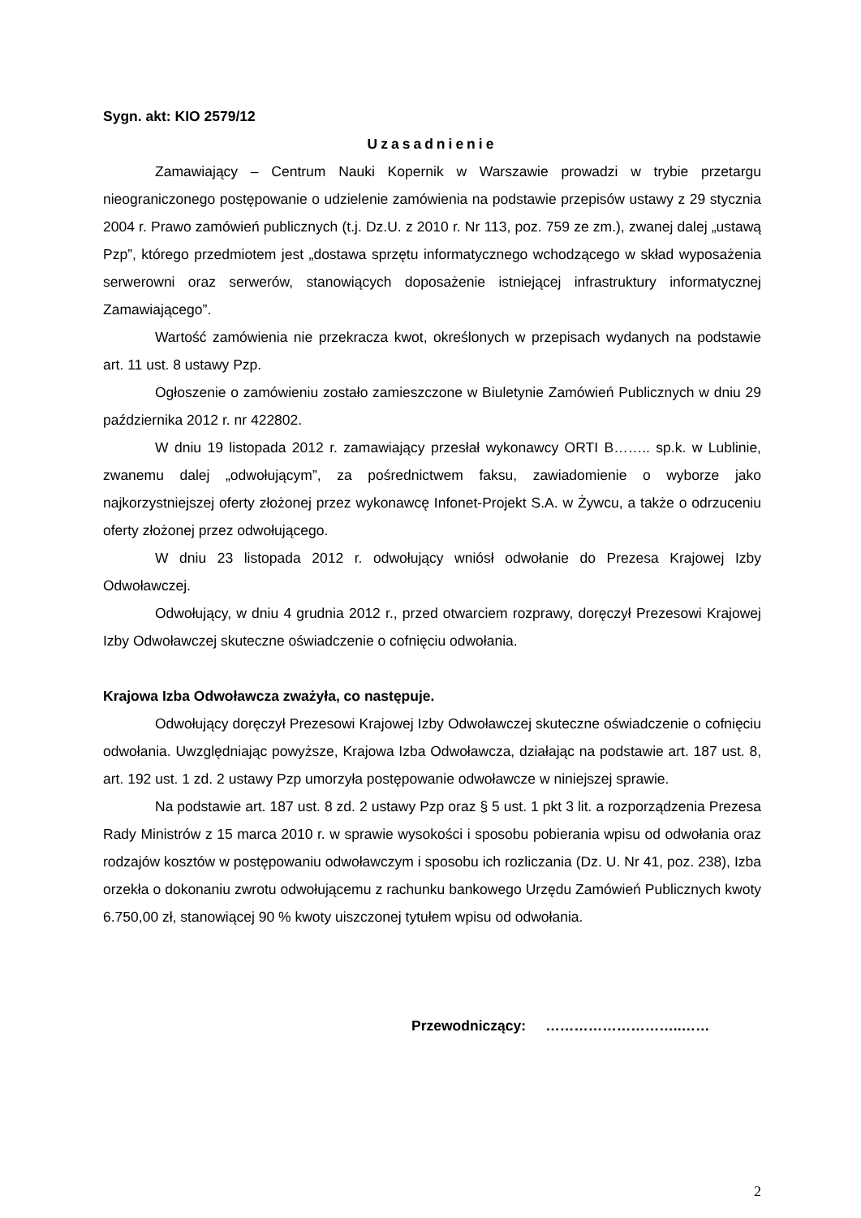Sygn. akt: KIO 2579/12
Uzasadnienie
Zamawiający – Centrum Nauki Kopernik w Warszawie prowadzi w trybie przetargu nieograniczonego postępowanie o udzielenie zamówienia na podstawie przepisów ustawy z 29 stycznia 2004 r. Prawo zamówień publicznych (t.j. Dz.U. z 2010 r. Nr 113, poz. 759 ze zm.), zwanej dalej „ustawą Pzp”, którego przedmiotem jest „dostawa sprzętu informatycznego wchodzącego w skład wyposażenia serwerowni oraz serwerów, stanowiących doposażenie istniejącej infrastruktury informatycznej Zamawiającego”.
Wartość zamówienia nie przekracza kwot, określonych w przepisach wydanych na podstawie art. 11 ust. 8 ustawy Pzp.
Ogłoszenie o zamówieniu zostało zamieszczone w Biuletynie Zamówień Publicznych w dniu 29 października 2012 r. nr 422802.
W dniu 19 listopada 2012 r. zamawiający przesłał wykonawcy ORTI B…….. sp.k. w Lublinie, zwanemu dalej „odwołującym”, za pośrednictwem faksu, zawiadomienie o wyborze jako najkorzystniejszej oferty złożonej przez wykonawcę Infonet-Projekt S.A. w Żywcu, a także o odrzuceniu oferty złożonej przez odwołującego.
W dniu 23 listopada 2012 r. odwołujący wniósł odwołanie do Prezesa Krajowej Izby Odwoławczej.
Odwołujący, w dniu 4 grudnia 2012 r., przed otwarciem rozprawy, doręczył Prezesowi Krajowej Izby Odwoławczej skuteczne oświadczenie o cofnięciu odwołania.
Krajowa Izba Odwoławcza zważyła, co następuje.
Odwołujący doręczył Prezesowi Krajowej Izby Odwoławczej skuteczne oświadczenie o cofnięciu odwołania. Uwzględniając powyższe, Krajowa Izba Odwoławcza, działając na podstawie art. 187 ust. 8, art. 192 ust. 1 zd. 2 ustawy Pzp umorzyła postępowanie odwoławcze w niniejszej sprawie.
Na podstawie art. 187 ust. 8 zd. 2 ustawy Pzp oraz § 5 ust. 1 pkt 3 lit. a rozporządzenia Prezesa Rady Ministrów z 15 marca 2010 r. w sprawie wysokości i sposobu pobierania wpisu od odwołania oraz rodzajów kosztów w postępowaniu odwoławczym i sposobu ich rozliczania (Dz. U. Nr 41, poz. 238), Izba orzekła o dokonaniu zwrotu odwołującemu z rachunku bankowego Urzędu Zamówień Publicznych kwoty 6.750,00 zł, stanowiącej 90 % kwoty uiszczonej tytułem wpisu od odwołania.
Przewodniczący: ………………………..……
2